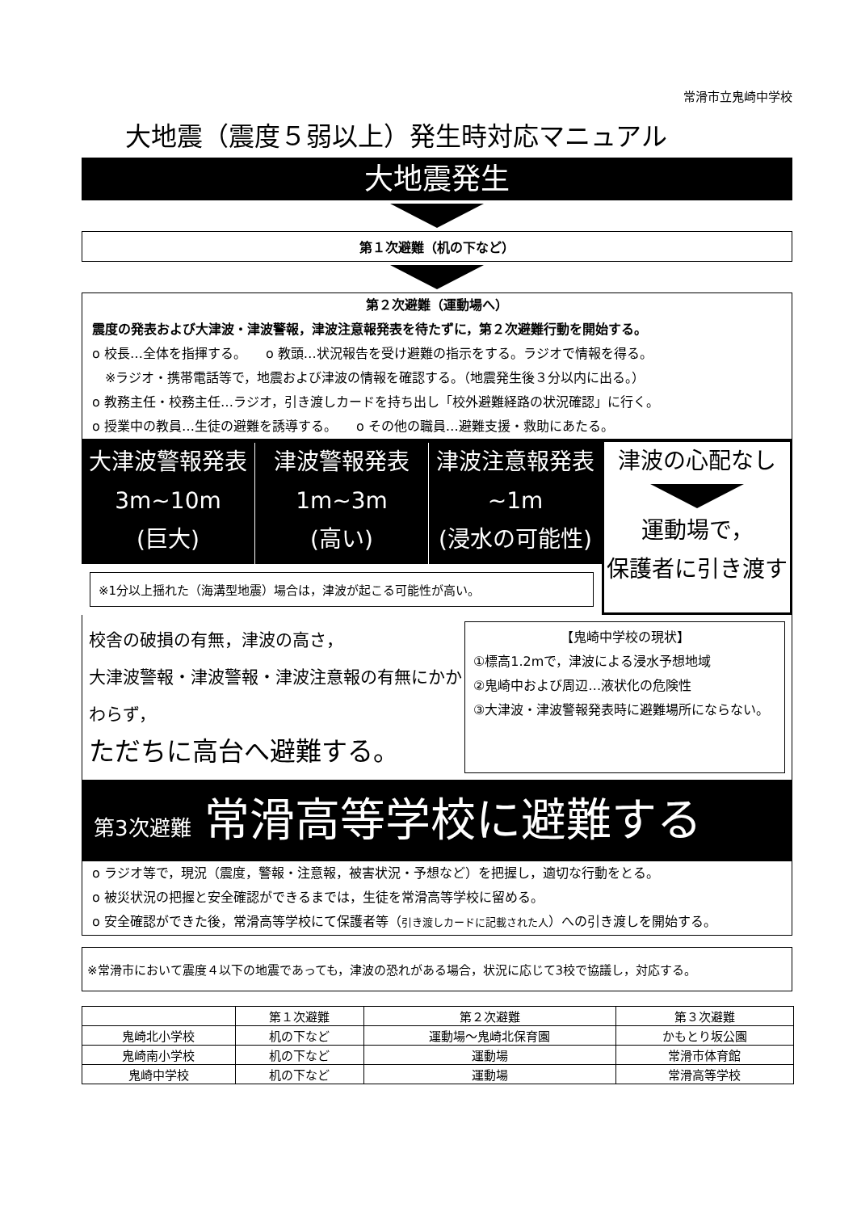常滑市立鬼崎中学校
大地震（震度５弱以上）発生時対応マニュアル
大地震発生
第１次避難（机の下など）
第２次避難（運動場へ）
震度の発表および大津波・津波警報，津波注意報発表を待たずに，第２次避難行動を開始する。
o 校長…全体を指揮する。　　o 教頭…状況報告を受け避難の指示をする。ラジオで情報を得る。
　※ラジオ・携帯電話等で，地震および津波の情報を確認する。（地震発生後３分以内に出る。）
o 教務主任・校務主任…ラジオ，引き渡しカードを持ち出し「校外避難経路の状況確認」に行く。
o 授業中の教員…生徒の避難を誘導する。　　o その他の職員…避難支援・救助にあたる。
大津波警報発表
3m~10m
(巨大)
津波警報発表
1m~3m
(高い)
津波注意報発表
~1m
(浸水の可能性)
※1分以上揺れた（海溝型地震）場合は，津波が起こる可能性が高い。
津波の心配なし
運動場で，
保護者に引き渡す
校舎の破損の有無，津波の高さ，
大津波警報・津波警報・津波注意報の有無にかかわらず，
ただちに高台へ避難する。
【鬼崎中学校の現状】
①標高1.2mで，津波による浸水予想地域
②鬼崎中および周辺…液状化の危険性
③大津波・津波警報発表時に避難場所にならない。
第3次避難　常滑高等学校に避難する
o ラジオ等で，現況（震度，警報・注意報，被害状況・予想など）を把握し，適切な行動をとる。
o 被災状況の把握と安全確認ができるまでは，生徒を常滑高等学校に留める。
o 安全確認ができた後，常滑高等学校にて保護者等（引き渡しカードに記載された人）への引き渡しを開始する。
※常滑市において震度４以下の地震であっても，津波の恐れがある場合，状況に応じて3校で協議し，対応する。
| | 第１次避難 | 第２次避難 | 第３次避難 |
| --- | --- | --- | --- |
| 鬼崎北小学校 | 机の下など | 運動場～鬼崎北保育園 | かもとり坂公園 |
| 鬼崎南小学校 | 机の下など | 運動場 | 常滑市体育館 |
| 鬼崎中学校 | 机の下など | 運動場 | 常滑高等学校 |